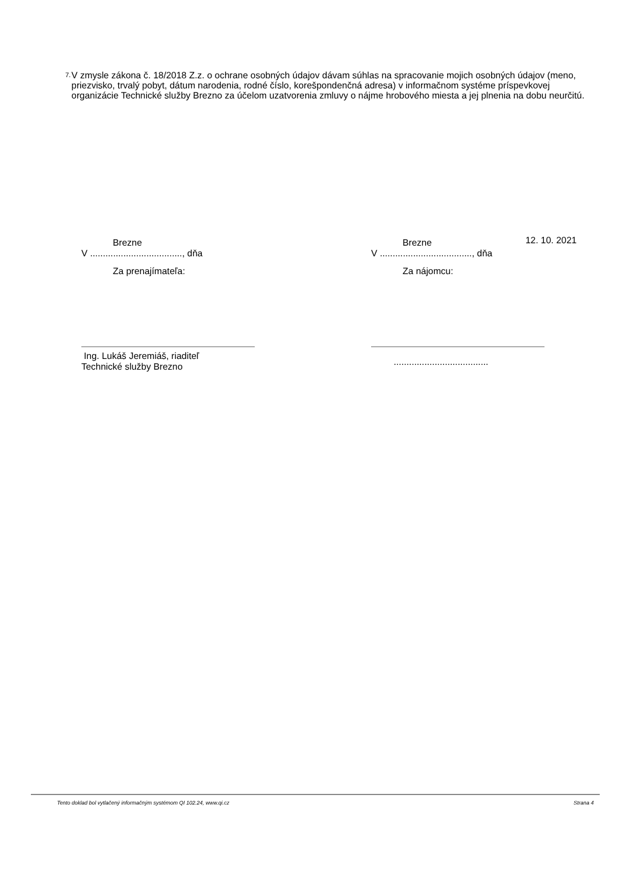7.
V zmysle zákona č. 18/2018 Z.z. o ochrane osobných údajov dávam súhlas na spracovanie mojich osobných údajov (meno, priezvisko, trvalý pobyt, dátum narodenia, rodné číslo, korešpondenčná adresa) v informačnom systéme príspevkovej organizácie Technické služby Brezno za účelom uzatvorenia zmluvy o nájme hrobového miesta a jej plnenia na dobu neurčitú.
Brezne
V ...................................., dňa
Za prenajímateľa:
Ing. Lukáš Jeremiáš, riaditeľ
Technické služby Brezno
Brezne
V ...................................., dňa
Za nájomcu:
.....................................
12. 10. 2021
Tento doklad bol vytlačený informačným systémom QI 102.24, www.qi.cz Strana 4